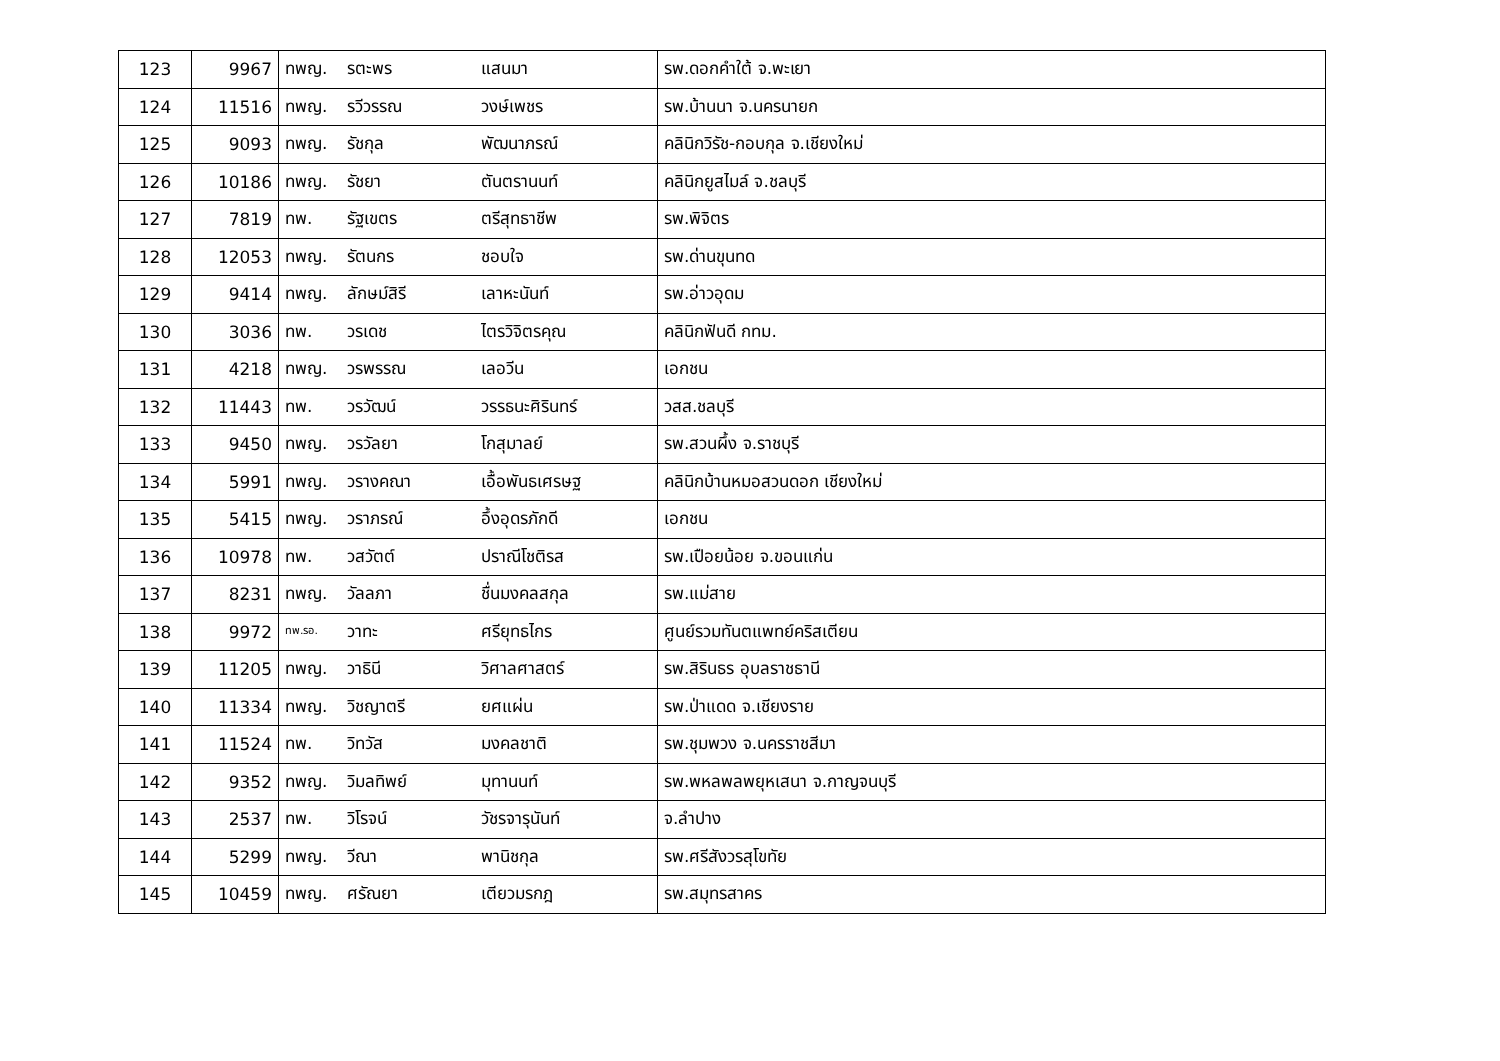| 123 | 9967 | ทพญ. | รตะพร | แสนมา | รพ.ดอกคำใต้ จ.พะเยา |
| 124 | 11516 | ทพญ. | รวีวรรณ | วงษ์เพชร | รพ.บ้านนา จ.นครนายก |
| 125 | 9093 | ทพญ. | รัชกุล | พัฒนาภรณ์ | คลินิกวิรัช-กอบกุล จ.เชียงใหม่ |
| 126 | 10186 | ทพญ. | รัชยา | ตันตรานนท์ | คลินิกยูสไมล์ จ.ชลบุรี |
| 127 | 7819 | ทพ. | รัฐเขตร | ตรีสุทธาชีพ | รพ.พิจิตร |
| 128 | 12053 | ทพญ. | รัตนกร | ชอบใจ | รพ.ด่านขุนทด |
| 129 | 9414 | ทพญ. | ลักษม์สิรี | เลาหะนันท์ | รพ.อ่าวอุดม |
| 130 | 3036 | ทพ. | วรเดช | ไตรวิจิตรคุณ | คลินิกฟันดี กทม. |
| 131 | 4218 | ทพญ. | วรพรรณ | เลอวีน | เอกชน |
| 132 | 11443 | ทพ. | วรวัฒน์ | วรรธนะศิรินทร์ | วสส.ชลบุรี |
| 133 | 9450 | ทพญ. | วรวัลยา | โกสุมาลย์ | รพ.สวนผึ้ง จ.ราชบุรี |
| 134 | 5991 | ทพญ. | วรางคณา | เอื้อพันธเศรษฐ | คลินิกบ้านหมอสวนดอก เชียงใหม่ |
| 135 | 5415 | ทพญ. | วราภรณ์ | อึ้งอุดรภักดี | เอกชน |
| 136 | 10978 | ทพ. | วสวัตต์ | ปราณีโชติรส | รพ.เปือยน้อย จ.ขอนแก่น |
| 137 | 8231 | ทพญ. | วัลลภา | ชื่นมงคลสกุล | รพ.แม่สาย |
| 138 | 9972 | ทพ.รอ. | วาทะ | ศรียุทธไกร | ศูนย์รวมทันตแพทย์คริสเตียน |
| 139 | 11205 | ทพญ. | วาธินี | วิศาลศาสตร์ | รพ.สิรินธร อุบลราชธานี |
| 140 | 11334 | ทพญ. | วิชญาตรี | ยศแผ่น | รพ.ป่าแดด จ.เชียงราย |
| 141 | 11524 | ทพ. | วิทวัส | มงคลชาติ | รพ.ชุมพวง จ.นครราชสีมา |
| 142 | 9352 | ทพญ. | วิมลทิพย์ | มุทานนท์ | รพ.พหลพลพยุหเสนา จ.กาญจนบุรี |
| 143 | 2537 | ทพ. | วิโรจน์ | วัชรจารุนันท์ | จ.ลำปาง |
| 144 | 5299 | ทพญ. | วีณา | พานิชกุล | รพ.ศรีสังวรสุโขทัย |
| 145 | 10459 | ทพญ. | ศรัณยา | เตียวมรกฎ | รพ.สมุทรสาคร |